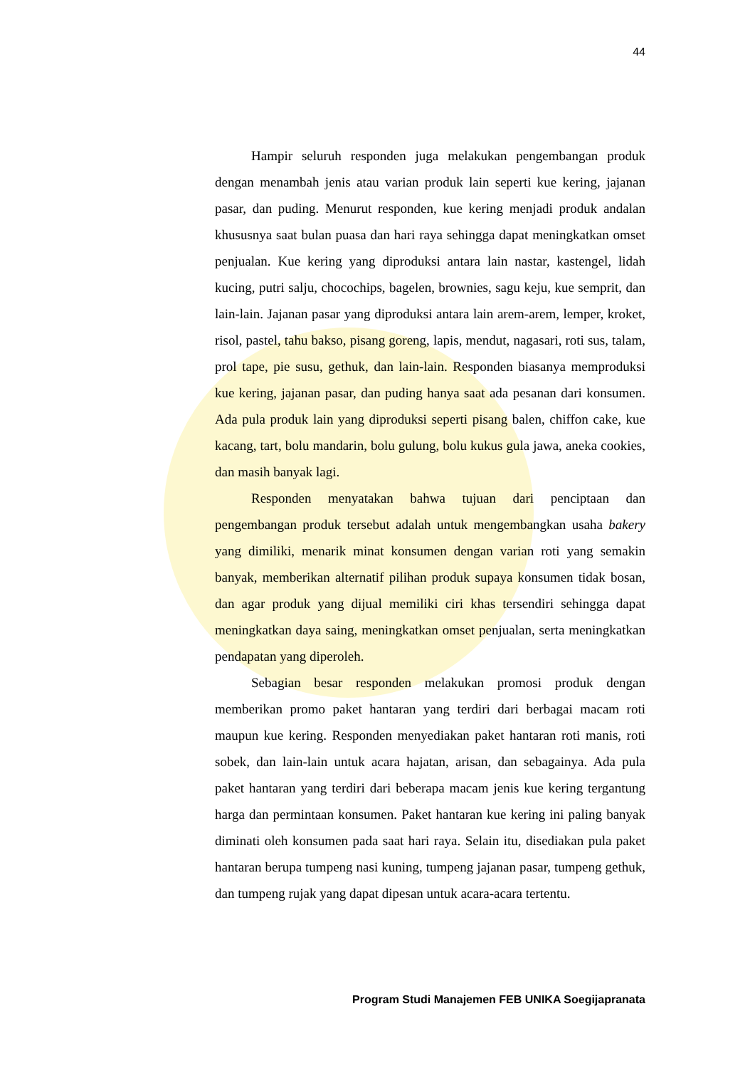44
Hampir seluruh responden juga melakukan pengembangan produk dengan menambah jenis atau varian produk lain seperti kue kering, jajanan pasar, dan puding. Menurut responden, kue kering menjadi produk andalan khususnya saat bulan puasa dan hari raya sehingga dapat meningkatkan omset penjualan. Kue kering yang diproduksi antara lain nastar, kastengel, lidah kucing, putri salju, chocochips, bagelen, brownies, sagu keju, kue semprit, dan lain-lain. Jajanan pasar yang diproduksi antara lain arem-arem, lemper, kroket, risol, pastel, tahu bakso, pisang goreng, lapis, mendut, nagasari, roti sus, talam, prol tape, pie susu, gethuk, dan lain-lain. Responden biasanya memproduksi kue kering, jajanan pasar, dan puding hanya saat ada pesanan dari konsumen. Ada pula produk lain yang diproduksi seperti pisang balen, chiffon cake, kue kacang, tart, bolu mandarin, bolu gulung, bolu kukus gula jawa, aneka cookies, dan masih banyak lagi.
Responden menyatakan bahwa tujuan dari penciptaan dan pengembangan produk tersebut adalah untuk mengembangkan usaha bakery yang dimiliki, menarik minat konsumen dengan varian roti yang semakin banyak, memberikan alternatif pilihan produk supaya konsumen tidak bosan, dan agar produk yang dijual memiliki ciri khas tersendiri sehingga dapat meningkatkan daya saing, meningkatkan omset penjualan, serta meningkatkan pendapatan yang diperoleh.
Sebagian besar responden melakukan promosi produk dengan memberikan promo paket hantaran yang terdiri dari berbagai macam roti maupun kue kering. Responden menyediakan paket hantaran roti manis, roti sobek, dan lain-lain untuk acara hajatan, arisan, dan sebagainya. Ada pula paket hantaran yang terdiri dari beberapa macam jenis kue kering tergantung harga dan permintaan konsumen. Paket hantaran kue kering ini paling banyak diminati oleh konsumen pada saat hari raya. Selain itu, disediakan pula paket hantaran berupa tumpeng nasi kuning, tumpeng jajanan pasar, tumpeng gethuk, dan tumpeng rujak yang dapat dipesan untuk acara-acara tertentu.
Program Studi Manajemen FEB UNIKA Soegijapranata